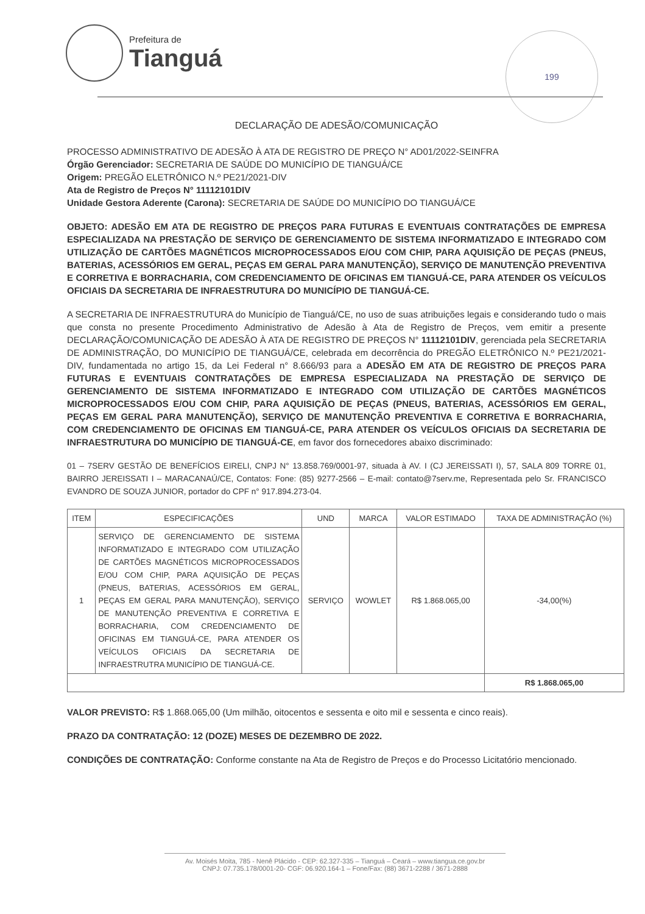Prefeitura de
Tianguá
199
DECLARAÇÃO DE ADESÃO/COMUNICAÇÃO
PROCESSO ADMINISTRATIVO DE ADESÃO À ATA DE REGISTRO DE PREÇO N° AD01/2022-SEINFRA
Órgão Gerenciador: SECRETARIA DE SAÚDE DO MUNICÍPIO DE TIANGUÁ/CE
Origem: PREGÃO ELETRÔNICO N.º PE21/2021-DIV
Ata de Registro de Preços N° 11112101DIV
Unidade Gestora Aderente (Carona): SECRETARIA DE SAÚDE DO MUNICÍPIO DO TIANGUÁ/CE
OBJETO: ADESÃO EM ATA DE REGISTRO DE PREÇOS PARA FUTURAS E EVENTUAIS CONTRATAÇÕES DE EMPRESA ESPECIALIZADA NA PRESTAÇÃO DE SERVIÇO DE GERENCIAMENTO DE SISTEMA INFORMATIZADO E INTEGRADO COM UTILIZAÇÃO DE CARTÕES MAGNÉTICOS MICROPROCESSADOS E/OU COM CHIP, PARA AQUISIÇÃO DE PEÇAS (PNEUS, BATERIAS, ACESSÓRIOS EM GERAL, PEÇAS EM GERAL PARA MANUTENÇÃO), SERVIÇO DE MANUTENÇÃO PREVENTIVA E CORRETIVA E BORRACHARIA, COM CREDENCIAMENTO DE OFICINAS EM TIANGUÁ-CE, PARA ATENDER OS VEÍCULOS OFICIAIS DA SECRETARIA DE INFRAESTRUTURA DO MUNICÍPIO DE TIANGUÁ-CE.
A SECRETARIA DE INFRAESTRUTURA do Município de Tianguá/CE, no uso de suas atribuições legais e considerando tudo o mais que consta no presente Procedimento Administrativo de Adesão à Ata de Registro de Preços, vem emitir a presente DECLARAÇÃO/COMUNICAÇÃO DE ADESÃO À ATA DE REGISTRO DE PREÇOS N° 11112101DIV, gerenciada pela SECRETARIA DE ADMINISTRAÇÃO, DO MUNICÍPIO DE TIANGUÁ/CE, celebrada em decorrência do PREGÃO ELETRÔNICO N.º PE21/2021-DIV, fundamentada no artigo 15, da Lei Federal n° 8.666/93 para a ADESÃO EM ATA DE REGISTRO DE PREÇOS PARA FUTURAS E EVENTUAIS CONTRATAÇÕES DE EMPRESA ESPECIALIZADA NA PRESTAÇÃO DE SERVIÇO DE GERENCIAMENTO DE SISTEMA INFORMATIZADO E INTEGRADO COM UTILIZAÇÃO DE CARTÕES MAGNÉTICOS MICROPROCESSADOS E/OU COM CHIP, PARA AQUISIÇÃO DE PEÇAS (PNEUS, BATERIAS, ACESSÓRIOS EM GERAL, PEÇAS EM GERAL PARA MANUTENÇÃO), SERVIÇO DE MANUTENÇÃO PREVENTIVA E CORRETIVA E BORRACHARIA, COM CREDENCIAMENTO DE OFICINAS EM TIANGUÁ-CE, PARA ATENDER OS VEÍCULOS OFICIAIS DA SECRETARIA DE INFRAESTRUTURA DO MUNICÍPIO DE TIANGUÁ-CE, em favor dos fornecedores abaixo discriminado:
01 – 7SERV GESTÃO DE BENEFÍCIOS EIRELI, CNPJ N° 13.858.769/0001-97, situada à AV. I (CJ JEREISSATI I), 57, SALA 809 TORRE 01, BAIRRO JEREISSATI I – MARACANAÚ/CE, Contatos: Fone: (85) 9277-2566 – E-mail: contato@7serv.me, Representada pelo Sr. FRANCISCO EVANDRO DE SOUZA JUNIOR, portador do CPF n° 917.894.273-04.
| ITEM | ESPECIFICAÇÕES | UND | MARCA | VALOR ESTIMADO | TAXA DE ADMINISTRAÇÃO (%) |
| --- | --- | --- | --- | --- | --- |
| 1 | SERVIÇO DE GERENCIAMENTO DE SISTEMA INFORMATIZADO E INTEGRADO COM UTILIZAÇÃO DE CARTÕES MAGNÉTICOS MICROPROCESSADOS E/OU COM CHIP, PARA AQUISIÇÃO DE PEÇAS (PNEUS, BATERIAS, ACESSÓRIOS EM GERAL, PEÇAS EM GERAL PARA MANUTENÇÃO), SERVIÇO DE MANUTENÇÃO PREVENTIVA E CORRETIVA E BORRACHARIA, COM CREDENCIAMENTO DE OFICINAS EM TIANGUÁ-CE, PARA ATENDER OS VEÍCULOS OFICIAIS DA SECRETARIA DE INFRAESTRUTRA MUNICÍPIO DE TIANGUÁ-CE. | SERVIÇO | WOWLET | R$ 1.868.065,00 | -34,00(%) |
| | | | | | R$ 1.868.065,00 |
VALOR PREVISTO: R$ 1.868.065,00 (Um milhão, oitocentos e sessenta e oito mil e sessenta e cinco reais).
PRAZO DA CONTRATAÇÃO: 12 (DOZE) MESES DE DEZEMBRO DE 2022.
CONDIÇÕES DE CONTRATAÇÃO: Conforme constante na Ata de Registro de Preços e do Processo Licitatório mencionado.
Av. Moisés Moita, 785 - Nenê Plácido - CEP: 62.327-335 – Tianguá – Ceará – www.tiangua.ce.gov.br
CNPJ: 07.735.178/0001-20- CGF: 06.920.164-1 – Fone/Fax: (88) 3671-2288 / 3671-2888